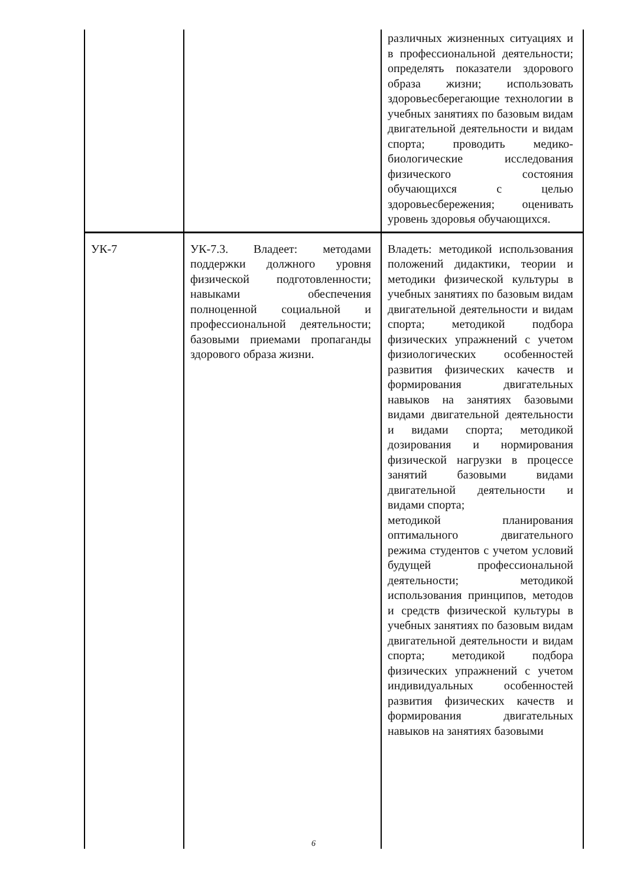| | | различных жизненных ситуациях и в профессиональной деятельности; определять показатели здорового образа жизни; использовать здоровьесберегающие технологии в учебных занятиях по базовым видам двигательной деятельности и видам спорта; проводить медико-биологические исследования физического состояния обучающихся с целью здоровьесбережения; оценивать уровень здоровья обучающихся. |
| УК-7 | УК-7.3. Владеет: методами поддержки должного уровня физической подготовленности; навыками обеспечения полноценной социальной и профессиональной деятельности; базовыми приемами пропаганды здорового образа жизни. | Владеть: методикой использования положений дидактики, теории и методики физической культуры в учебных занятиях по базовым видам двигательной деятельности и видам спорта; методикой подбора физических упражнений с учетом физиологических особенностей развития физических качеств и формирования двигательных навыков на занятиях базовыми видами двигательной деятельности и видами спорта; методикой дозирования и нормирования физической нагрузки в процессе занятий базовыми видами двигательной деятельности и видами спорта; методикой планирования оптимального двигательного режима студентов с учетом условий будущей профессиональной деятельности; методикой использования принципов, методов и средств физической культуры в учебных занятиях по базовым видам двигательной деятельности и видам спорта; методикой подбора физических упражнений с учетом индивидуальных особенностей развития физических качеств и формирования двигательных навыков на занятиях базовыми |
6